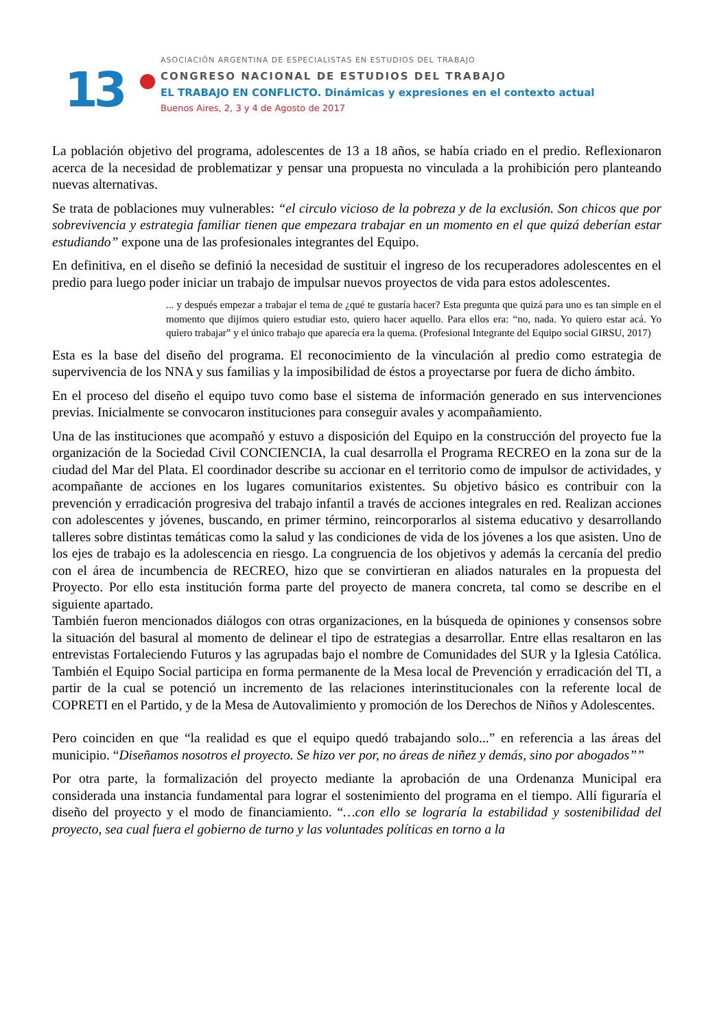13
ASOCIACIÓN ARGENTINA DE ESPECIALISTAS EN ESTUDIOS DEL TRABAJO
CONGRESO NACIONAL DE ESTUDIOS DEL TRABAJO
EL TRABAJO EN CONFLICTO. Dinámicas y expresiones en el contexto actual
Buenos Aires, 2, 3 y 4 de Agosto de 2017
La población objetivo del programa, adolescentes de 13 a 18 años, se había criado en el predio. Reflexionaron acerca de la necesidad de problematizar y pensar una propuesta no vinculada a la prohibición pero planteando nuevas alternativas.
Se trata de poblaciones muy vulnerables: “el circulo vicioso de la pobreza y de la exclusión. Son chicos que por sobrevivencia y estrategia familiar tienen que empezara trabajar en un momento en el que quizá deberían estar estudiando” expone una de las profesionales integrantes del Equipo.
En definitiva, en el diseño se definió la necesidad de sustituir el ingreso de los recuperadores adolescentes en el predio para luego poder iniciar un trabajo de impulsar nuevos proyectos de vida para estos adolescentes.
... y después empezar a trabajar el tema de ¿qué te gustaría hacer? Esta pregunta que quizá para uno es tan simple en el momento que dijimos quiero estudiar esto, quiero hacer aquello. Para ellos era: “no, nada. Yo quiero estar acá. Yo quiero trabajar” y el único trabajo que aparecía era la quema. (Profesional Integrante del Equipo social GIRSU, 2017)
Esta es la base del diseño del programa. El reconocimiento de la vinculación al predio como estrategia de supervivencia de los NNA y sus familias y la imposibilidad de éstos a proyectarse por fuera de dicho ámbito.
En el proceso del diseño el equipo tuvo como base el sistema de información generado en sus intervenciones previas. Inicialmente se convocaron instituciones para conseguir avales y acompañamiento.
Una de las instituciones que acompañó y estuvo a disposición del Equipo en la construcción del proyecto fue la organización de la Sociedad Civil CONCIENCIA, la cual desarrolla el Programa RECREO en la zona sur de la ciudad del Mar del Plata. El coordinador describe su accionar en el territorio como de impulsor de actividades, y acompañante de acciones en los lugares comunitarios existentes. Su objetivo básico es contribuir con la prevención y erradicación progresiva del trabajo infantil a través de acciones integrales en red. Realizan acciones con adolescentes y jóvenes, buscando, en primer término, reincorporarlos al sistema educativo y desarrollando talleres sobre distintas temáticas como la salud y las condiciones de vida de los jóvenes a los que asisten. Uno de los ejes de trabajo es la adolescencia en riesgo. La congruencia de los objetivos y además la cercanía del predio con el área de incumbencia de RECREO, hizo que se convirtieran en aliados naturales en la propuesta del Proyecto. Por ello esta institución forma parte del proyecto de manera concreta, tal como se describe en el siguiente apartado.
También fueron mencionados diálogos con otras organizaciones, en la búsqueda de opiniones y consensos sobre la situación del basural al momento de delinear el tipo de estrategias a desarrollar. Entre ellas resaltaron en las entrevistas Fortaleciendo Futuros y las agrupadas bajo el nombre de Comunidades del SUR y la Iglesia Católica. También el Equipo Social participa en forma permanente de la Mesa local de Prevención y erradicación del TI, a partir de la cual se potenció un incremento de las relaciones interinstitucionales con la referente local de COPRETI en el Partido, y de la Mesa de Autovalimiento y promoción de los Derechos de Niños y Adolescentes.
Pero coinciden en que “la realidad es que el equipo quedó trabajando solo...” en referencia a las áreas del municipio. “Diseñamos nosotros el proyecto. Se hizo ver por, no áreas de niñez y demás, sino por abogados””
Por otra parte, la formalización del proyecto mediante la aprobación de una Ordenanza Municipal era considerada una instancia fundamental para lograr el sostenimiento del programa en el tiempo. Allí figuraría el diseño del proyecto y el modo de financiamiento. “…con ello se lograría la estabilidad y sostenibilidad del proyecto, sea cual fuera el gobierno de turno y las voluntades políticas en torno a la